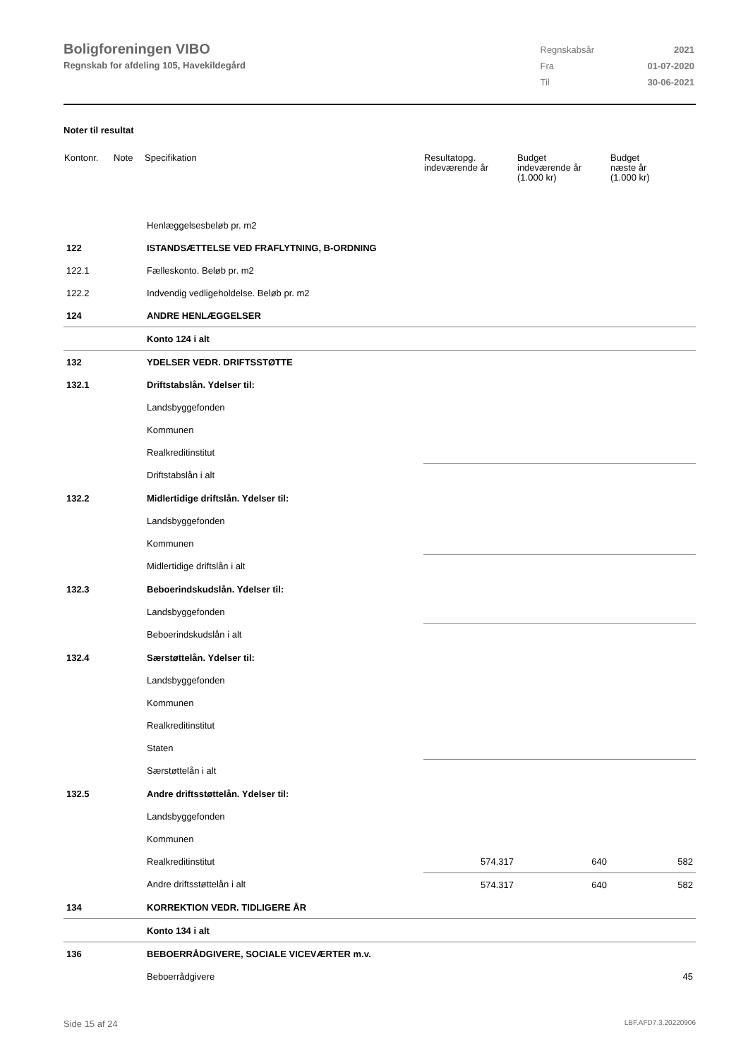Boligforeningen VIBO
Regnskab for afdeling 105, Havekildegård
| Regnskabsår | 2021 |
| Fra | 01-07-2020 |
| Til | 30-06-2021 |
Noter til resultat
| Kontonr. | Note | Specifikation | Resultatopg. indeværende år | Budget indeværende år (1.000 kr) | Budget næste år (1.000 kr) |
| --- | --- | --- | --- | --- | --- |
| | | Henlæggelsesbeløb pr. m2 | | | |
| 122 | | ISTANDSÆTTELSE VED FRAFLYTNING, B-ORDNING | | | |
| 122.1 | | Fælleskonto. Beløb pr. m2 | | | |
| 122.2 | | Indvendig vedligeholdelse. Beløb pr. m2 | | | |
| 124 | | ANDRE HENLÆGGELSER | | | |
| | | Konto 124 i alt | | | |
| 132 | | YDELSER VEDR. DRIFTSSTØTTE | | | |
| 132.1 | | Driftstabslån. Ydelser til: | | | |
| | | Landsbyggefonden | | | |
| | | Kommunen | | | |
| | | Realkreditinstitut | | | |
| | | Driftstabslån i alt | | | |
| 132.2 | | Midlertidige driftslån. Ydelser til: | | | |
| | | Landsbyggefonden | | | |
| | | Kommunen | | | |
| | | Midlertidige driftslån i alt | | | |
| 132.3 | | Beboerindskudslån. Ydelser til: | | | |
| | | Landsbyggefonden | | | |
| | | Beboerindskudslån i alt | | | |
| 132.4 | | Særstøttelån. Ydelser til: | | | |
| | | Landsbyggefonden | | | |
| | | Kommunen | | | |
| | | Realkreditinstitut | | | |
| | | Staten | | | |
| | | Særstøttelån i alt | | | |
| 132.5 | | Andre driftsstøttelån. Ydelser til: | | | |
| | | Landsbyggefonden | | | |
| | | Kommunen | | | |
| | | Realkreditinstitut | 574.317 | 640 | 582 |
| | | Andre driftsstøttelån i alt | 574.317 | 640 | 582 |
| 134 | | KORREKTION VEDR. TIDLIGERE ÅR | | | |
| | | Konto 134 i alt | | | |
| 136 | | BEBOERRÅDGIVERE, SOCIALE VICEVÆRTER m.v. | | | |
| | | Beboerrådgivere | | | 45 |
Side 15 af 24 LBF.AFD7.3.20220906